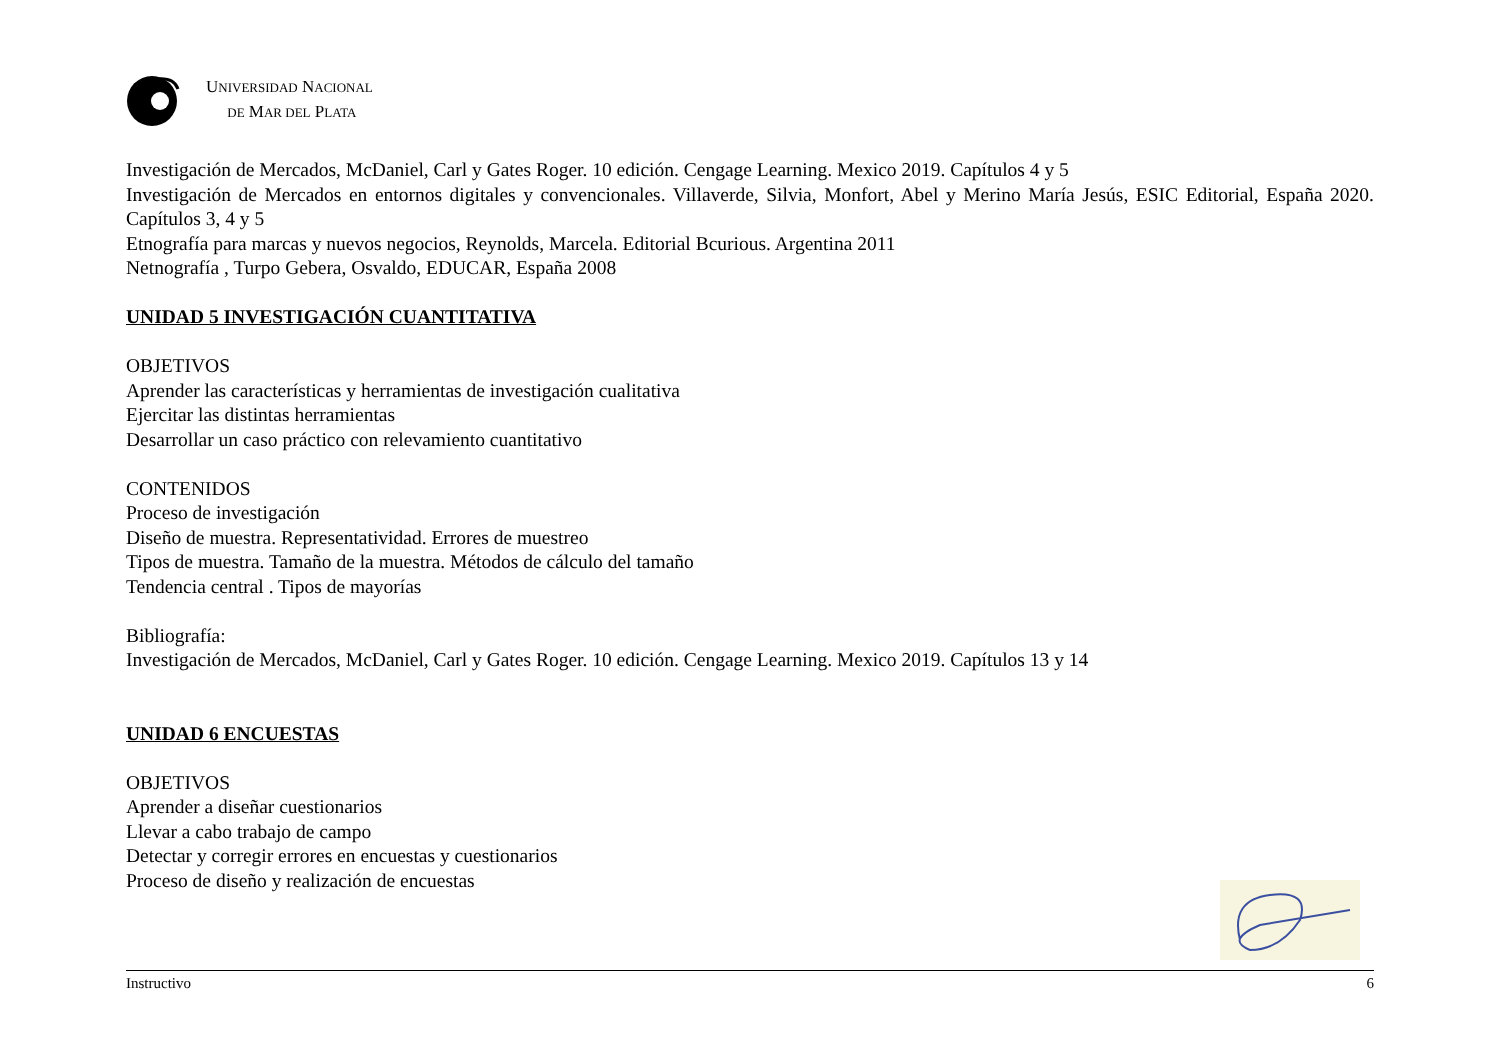UNIVERSIDAD NACIONAL
DE MAR DEL PLATA
Investigación de Mercados, McDaniel, Carl y Gates Roger. 10 edición. Cengage Learning. Mexico 2019. Capítulos 4 y 5
Investigación de Mercados en entornos digitales y convencionales. Villaverde, Silvia, Monfort, Abel y Merino María Jesús, ESIC Editorial, España 2020. Capítulos 3, 4 y 5
Etnografía para marcas y nuevos negocios, Reynolds, Marcela. Editorial Bcurious. Argentina 2011
Netnografía , Turpo Gebera, Osvaldo, EDUCAR, España 2008
UNIDAD 5 INVESTIGACIÓN CUANTITATIVA
OBJETIVOS
Aprender las características y herramientas de investigación cualitativa
Ejercitar las distintas herramientas
Desarrollar un caso práctico con relevamiento cuantitativo
CONTENIDOS
Proceso de investigación
Diseño de muestra. Representatividad. Errores de muestreo
Tipos de muestra. Tamaño de la muestra. Métodos de cálculo del tamaño
Tendencia central . Tipos de mayorías
Bibliografía:
Investigación de Mercados, McDaniel, Carl y Gates Roger. 10 edición. Cengage Learning. Mexico 2019. Capítulos 13 y 14
UNIDAD 6 ENCUESTAS
OBJETIVOS
Aprender a diseñar cuestionarios
Llevar a cabo trabajo de campo
Detectar y corregir errores en encuestas y cuestionarios
Proceso de diseño y realización de encuestas
Instructivo 6